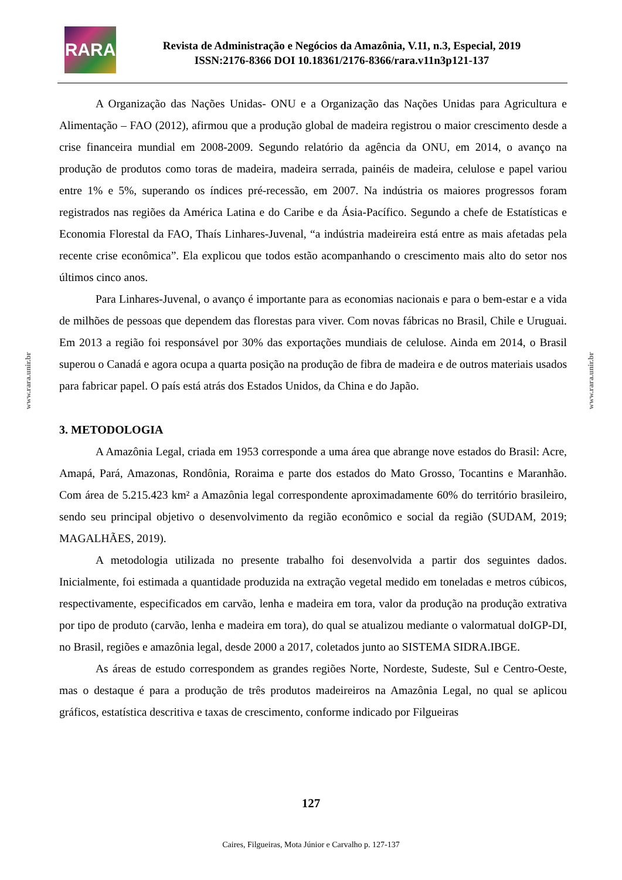RARA
Revista de Administração e Negócios da Amazônia, V.11, n.3, Especial, 2019
ISSN:2176-8366 DOI 10.18361/2176-8366/rara.v11n3p121-137
www.rara.unir.br
www.rara.unir.br
A Organização das Nações Unidas- ONU e a Organização das Nações Unidas para Agricultura e Alimentação – FAO (2012), afirmou que a produção global de madeira registrou o maior crescimento desde a crise financeira mundial em 2008-2009. Segundo relatório da agência da ONU, em 2014, o avanço na produção de produtos como toras de madeira, madeira serrada, painéis de madeira, celulose e papel variou entre 1% e 5%, superando os índices pré-recessão, em 2007. Na indústria os maiores progressos foram registrados nas regiões da América Latina e do Caribe e da Ásia-Pacífico. Segundo a chefe de Estatísticas e Economia Florestal da FAO, Thaís Linhares-Juvenal, “a indústria madeireira está entre as mais afetadas pela recente crise econômica”. Ela explicou que todos estão acompanhando o crescimento mais alto do setor nos últimos cinco anos.
Para Linhares-Juvenal, o avanço é importante para as economias nacionais e para o bem-estar e a vida de milhões de pessoas que dependem das florestas para viver. Com novas fábricas no Brasil, Chile e Uruguai. Em 2013 a região foi responsável por 30% das exportações mundiais de celulose. Ainda em 2014, o Brasil superou o Canadá e agora ocupa a quarta posição na produção de fibra de madeira e de outros materiais usados para fabricar papel. O país está atrás dos Estados Unidos, da China e do Japão.
3. METODOLOGIA
A Amazônia Legal, criada em 1953 corresponde a uma área que abrange nove estados do Brasil: Acre, Amapá, Pará, Amazonas, Rondônia, Roraima e parte dos estados do Mato Grosso, Tocantins e Maranhão. Com área de 5.215.423 km² a Amazônia legal correspondente aproximadamente 60% do território brasileiro, sendo seu principal objetivo o desenvolvimento da região econômico e social da região (SUDAM, 2019; MAGALHÃES, 2019).
A metodologia utilizada no presente trabalho foi desenvolvida a partir dos seguintes dados. Inicialmente, foi estimada a quantidade produzida na extração vegetal medido em toneladas e metros cúbicos, respectivamente, especificados em carvão, lenha e madeira em tora, valor da produção na produção extrativa por tipo de produto (carvão, lenha e madeira em tora), do qual se atualizou mediante o valormatual doIGP-DI, no Brasil, regiões e amazônia legal, desde 2000 a 2017, coletados junto ao SISTEMA SIDRA.IBGE.
As áreas de estudo correspondem as grandes regiões Norte, Nordeste, Sudeste, Sul e Centro-Oeste, mas o destaque é para a produção de três produtos madeireiros na Amazônia Legal, no qual se aplicou gráficos, estatística descritiva e taxas de crescimento, conforme indicado por Filgueiras
127
Caires, Filgueiras, Mota Júnior e Carvalho p. 127-137